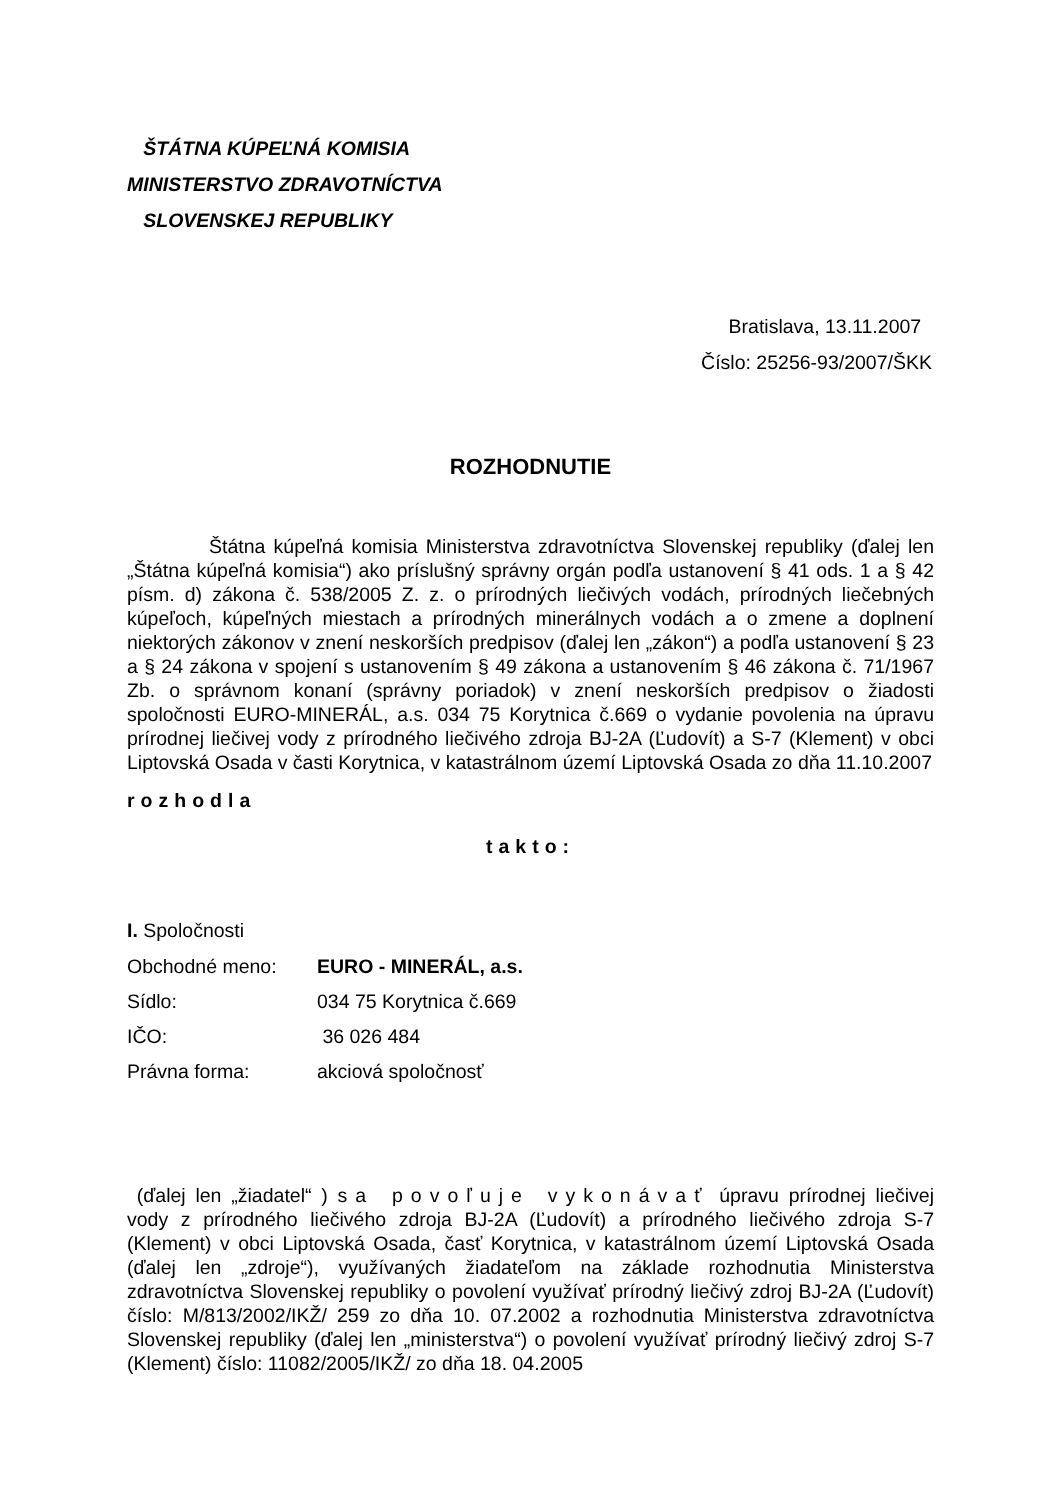ŠTÁTNA KÚPEĽNÁ KOMISIA
MINISTERSTVO ZDRAVOTNÍCTVA
SLOVENSKEJ REPUBLIKY
Bratislava, 13.11.2007
Číslo: 25256-93/2007/ŠKK
ROZHODNUTIE
Štátna kúpeľná komisia Ministerstva zdravotníctva Slovenskej republiky (ďalej len „Štátna kúpeľná komisia“) ako príslušný správny orgán podľa ustanovení § 41 ods. 1 a § 42 písm. d) zákona č. 538/2005 Z. z. o prírodných liečivých vodách, prírodných liečebných kúpeľoch, kúpeľných miestach a prírodných minerálnych vodách a o zmene a doplnení niektorých zákonov v znení neskorších predpisov (ďalej len „zákon“) a podľa ustanovení § 23 a § 24 zákona v spojení s ustanovením § 49 zákona a ustanovením § 46 zákona č. 71/1967 Zb. o správnom konaní (správny poriadok) v znení neskorších predpisov o žiadosti spoločnosti EURO-MINERÁL, a.s. 034 75 Korytnica č.669 o vydanie povolenia na úpravu prírodnej liečivej vody z prírodného liečivého zdroja BJ-2A (Ľudovít) a S-7 (Klement) v obci Liptovská Osada v časti Korytnica, v katastrálnom území Liptovská Osada zo dňa 11.10.2007
rozhodla
takto:
I. Spoločnosti
| Obchodné meno: | EURO - MINERÁL, a.s. |
| Sídlo: | 034 75 Korytnica č.669 |
| IČO: | 36 026 484 |
| Právna forma: | akciová spoločnosť |
(ďalej len „žiadatel“ ) sa povoľuje vykonávať úpravu prírodnej liečivej vody z prírodného liečivého zdroja BJ-2A (Ľudovít) a prírodného liečivého zdroja S-7 (Klement) v obci Liptovská Osada, časť Korytnica, v katastrálnom území Liptovská Osada (ďalej len „zdroje“), využívaných žiadateľom na základe rozhodnutia Ministerstva zdravotníctva Slovenskej republiky o povolení využívať prírodný liečivý zdroj BJ-2A (Ľudovít) číslo: M/813/2002/IKŽ/ 259 zo dňa 10. 07.2002 a rozhodnutia Ministerstva zdravotníctva Slovenskej republiky (ďalej len „ministerstva“) o povolení využívať prírodný liečivý zdroj S-7 (Klement) číslo: 11082/2005/IKŽ/ zo dňa 18. 04.2005